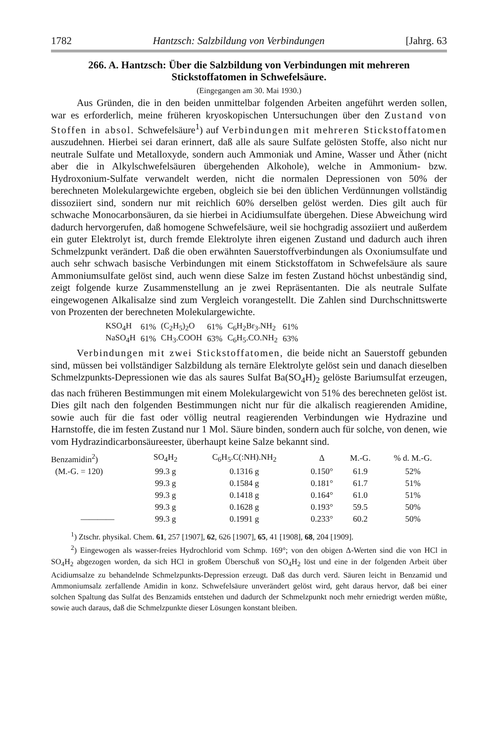1782 Hantzsch: Salzbildung von Verbindungen [Jahrg. 63
266. A. Hantzsch: Über die Salzbildung von Verbindungen mit mehreren Stickstoffatomen in Schwefelsäure.
(Eingegangen am 30. Mai 1930.)
Aus Gründen, die in den beiden unmittelbar folgenden Arbeiten angeführt werden sollen, war es erforderlich, meine früheren kryoskopischen Untersuchungen über den Zustand von Stoffen in absol. Schwefelsäure<sup>1</sup>) auf Verbindungen mit mehreren Stickstoffatomen auszudehnen. Hierbei sei daran erinnert, daß alle als saure Sulfate gelösten Stoffe, also nicht nur neutrale Sulfate und Metalloxyde, sondern auch Ammoniak und Amine, Wasser und Äther (nicht aber die in Alkylschwefelsäuren übergehenden Alkohole), welche in Ammonium- bzw. Hydroxonium-Sulfate verwandelt werden, nicht die normalen Depressionen von 50% der berechneten Molekulargewichte ergeben, obgleich sie bei den üblichen Verdünnungen vollständig dissoziiert sind, sondern nur mit reichlich 60% derselben gelöst werden. Dies gilt auch für schwache Monocarbonsäuren, da sie hierbei in Acidiumsulfate übergehen. Diese Abweichung wird dadurch hervorgerufen, daß homogene Schwefelsäure, weil sie hochgradig assoziiert und außerdem ein guter Elektrolyt ist, durch fremde Elektrolyte ihren eigenen Zustand und dadurch auch ihren Schmelzpunkt verändert. Daß die oben erwähnten Sauerstoffverbindungen als Oxoniumsulfate und auch sehr schwach basische Verbindungen mit einem Stickstoffatom in Schwefelsäure als saure Ammoniumsulfate gelöst sind, auch wenn diese Salze im festen Zustand höchst unbeständig sind, zeigt folgende kurze Zusammenstellung an je zwei Repräsentanten. Die als neutrale Sulfate eingewogenen Alkalisalze sind zum Vergleich vorangestellt. Die Zahlen sind Durchschnittswerte von Prozenten der berechneten Molekulargewichte.
| KSO<sub>4</sub>H | 61% | (C<sub>2</sub>H<sub>5</sub>)<sub>2</sub>O | 61% | C<sub>6</sub>H<sub>2</sub>Br<sub>3</sub>.NH<sub>2</sub> | 61% |
| NaSO<sub>4</sub>H | 61% | CH<sub>3</sub>.COOH | 63% | C<sub>6</sub>H<sub>5</sub>.CO.NH<sub>2</sub> | 63% |
Verbindungen mit zwei Stickstoffatomen, die beide nicht an Sauerstoff gebunden sind, müssen bei vollständiger Salzbildung als ternäre Elektrolyte gelöst sein und danach dieselben Schmelzpunkts-Depressionen wie das als saures Sulfat Ba(SO<sub>4</sub>H)<sub>2</sub> gelöste Bariumsulfat erzeugen, das nach früheren Bestimmungen mit einem Molekulargewicht von 51% des berechneten gelöst ist. Dies gilt nach den folgenden Bestimmungen nicht nur für die alkalisch reagierenden Amidine, sowie auch für die fast oder völlig neutral reagierenden Verbindungen wie Hydrazine und Harnstoffe, die im festen Zustand nur 1 Mol. Säure binden, sondern auch für solche, von denen, wie vom Hydrazindicarbonsäureester, überhaupt keine Salze bekannt sind.
| Benzamidin<sup>2</sup>) | SO<sub>4</sub>H<sub>2</sub> | C<sub>6</sub>H<sub>5</sub>.C(:NH).NH<sub>2</sub> | Δ | M.-G. | % d. M.-G. |
| --- | --- | --- | --- | --- | --- |
| (M.-G. = 120) | 99.3 g | 0.1316 g | 0.150° | 61.9 | 52% |
| | 99.3 g | 0.1584 g | 0.181° | 61.7 | 51% |
| | 99.3 g | 0.1418 g | 0.164° | 61.0 | 51% |
| | 99.3 g | 0.1628 g | 0.193° | 59.5 | 50% |
| ———— | 99.3 g | 0.1991 g | 0.233° | 60.2 | 50% |
<sup>1</sup>) Ztschr. physikal. Chem. 61, 257 [1907], 62, 626 [1907], 65, 41 [1908], 68, 204 [1909].
<sup>2</sup>) Eingewogen als wasser-freies Hydrochlorid vom Schmp. 169°; von den obigen Δ-Werten sind die von HCl in SO<sub>4</sub>H<sub>2</sub> abgezogen worden, da sich HCl in großem Überschuß von SO<sub>4</sub>H<sub>2</sub> löst und eine in der folgenden Arbeit über Acidiumsalze zu behandelnde Schmelzpunkts-Depression erzeugt. Daß das durch verd. Säuren leicht in Benzamid und Ammoniumsalz zerfallende Amidin in konz. Schwefelsäure unverändert gelöst wird, geht daraus hervor, daß bei einer solchen Spaltung das Sulfat des Benzamids entstehen und dadurch der Schmelzpunkt noch mehr erniedrigt werden müßte, sowie auch daraus, daß die Schmelzpunkte dieser Lösungen konstant bleiben.